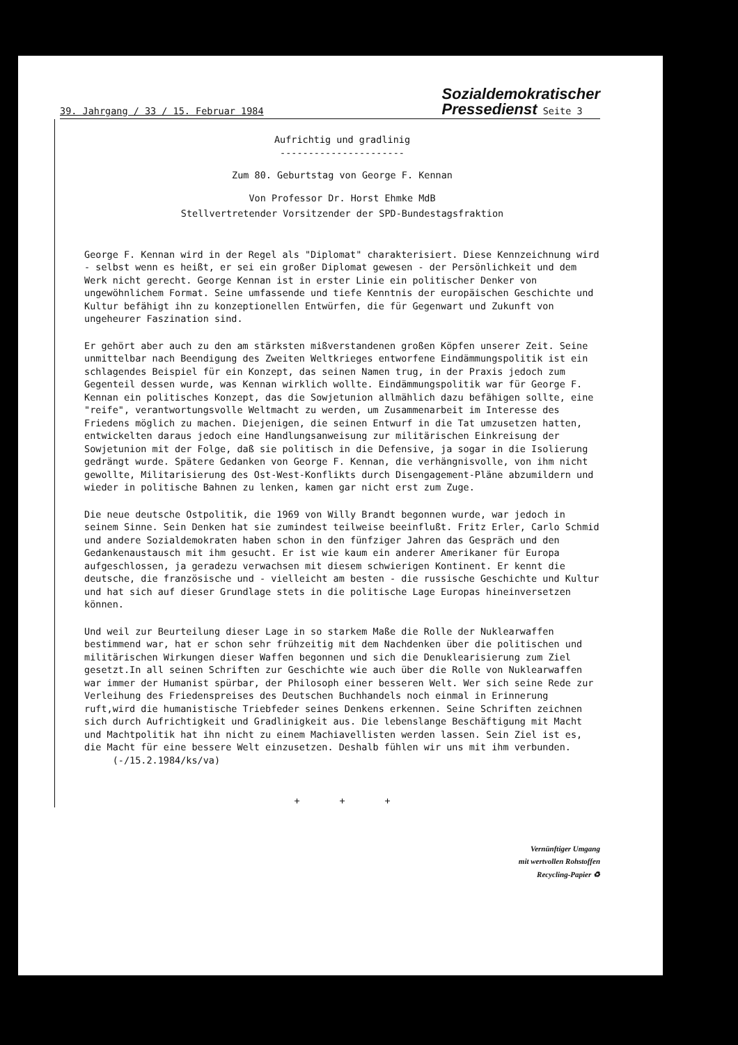39. Jahrgang / 33 / 15. Februar 1984 Sozialdemokratischer
Pressedienst Seite 3
Aufrichtig und gradlinig
----------------------
Zum 80. Geburtstag von George F. Kennan
Von Professor Dr. Horst Ehmke MdB
Stellvertretender Vorsitzender der SPD-Bundestagsfraktion
George F. Kennan wird in der Regel als "Diplomat" charakterisiert. Diese Kennzeichnung wird - selbst wenn es heißt, er sei ein großer Diplomat gewesen - der Persönlichkeit und dem Werk nicht gerecht. George Kennan ist in erster Linie ein politischer Denker von ungewöhnlichem Format. Seine umfassende und tiefe Kenntnis der europäischen Geschichte und Kultur befähigt ihn zu konzeptionellen Entwürfen, die für Gegenwart und Zukunft von ungeheurer Faszination sind.
Er gehört aber auch zu den am stärksten mißverstandenen großen Köpfen unserer Zeit. Seine unmittelbar nach Beendigung des Zweiten Weltkrieges entworfene Eindämmungspolitik ist ein schlagendes Beispiel für ein Konzept, das seinen Namen trug, in der Praxis jedoch zum Gegenteil dessen wurde, was Kennan wirklich wollte. Eindämmungspolitik war für George F. Kennan ein politisches Konzept, das die Sowjetunion allmählich dazu befähigen sollte, eine "reife", verantwortungsvolle Weltmacht zu werden, um Zusammenarbeit im Interesse des Friedens möglich zu machen. Diejenigen, die seinen Entwurf in die Tat umzusetzen hatten, entwickelten daraus jedoch eine Handlungsanweisung zur militärischen Einkreisung der Sowjetunion mit der Folge, daß sie politisch in die Defensive, ja sogar in die Isolierung gedrängt wurde. Spätere Gedanken von George F. Kennan, die verhängnisvolle, von ihm nicht gewollte, Militarisierung des Ost-West-Konflikts durch Disengagement-Pläne abzumildern und wieder in politische Bahnen zu lenken, kamen gar nicht erst zum Zuge.
Die neue deutsche Ostpolitik, die 1969 von Willy Brandt begonnen wurde, war jedoch in seinem Sinne. Sein Denken hat sie zumindest teilweise beeinflußt. Fritz Erler, Carlo Schmid und andere Sozialdemokraten haben schon in den fünfziger Jahren das Gespräch und den Gedankenaustausch mit ihm gesucht. Er ist wie kaum ein anderer Amerikaner für Europa aufgeschlossen, ja geradezu verwachsen mit diesem schwierigen Kontinent. Er kennt die deutsche, die französische und - vielleicht am besten - die russische Geschichte und Kultur und hat sich auf dieser Grundlage stets in die politische Lage Europas hineinversetzen können.
Und weil zur Beurteilung dieser Lage in so starkem Maße die Rolle der Nuklearwaffen bestimmend war, hat er schon sehr frühzeitig mit dem Nachdenken über die politischen und militärischen Wirkungen dieser Waffen begonnen und sich die Denuklearisierung zum Ziel gesetzt.In all seinen Schriften zur Geschichte wie auch über die Rolle von Nuklearwaffen war immer der Humanist spürbar, der Philosoph einer besseren Welt. Wer sich seine Rede zur Verleihung des Friedenspreises des Deutschen Buchhandels noch einmal in Erinnerung ruft,wird die humanistische Triebfeder seines Denkens erkennen. Seine Schriften zeichnen sich durch Aufrichtigkeit und Gradlinigkeit aus. Die lebenslange Beschäftigung mit Macht und Machtpolitik hat ihn nicht zu einem Machiavellisten werden lassen. Sein Ziel ist es, die Macht für eine bessere Welt einzusetzen. Deshalb fühlen wir uns mit ihm verbunden. (-/15.2.1984/ks/va)
+ + +
Vernünftiger Umgang
mit wertvollen Rohstoffen
Recycling-Papier ♻